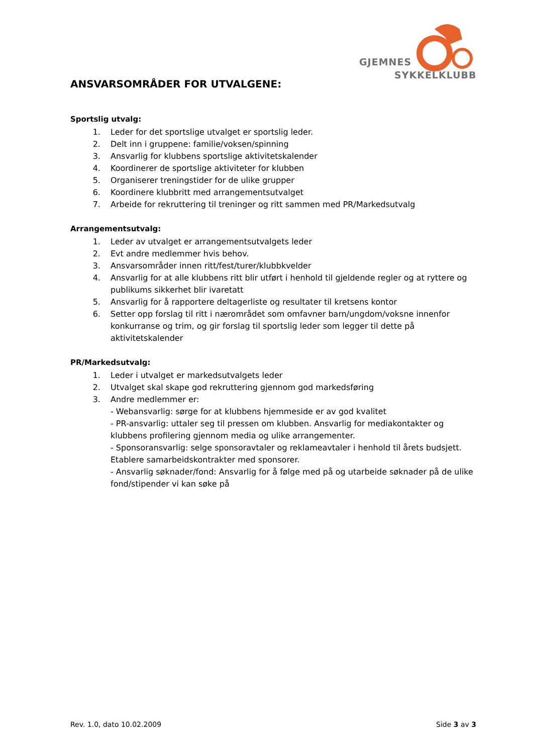GJEMNES
SYKKELKLUBB
ANSVARSOMRÅDER FOR UTVALGENE:
Sportslig utvalg:
1. Leder for det sportslige utvalget er sportslig leder.
2. Delt inn i gruppene: familie/voksen/spinning
3. Ansvarlig for klubbens sportslige aktivitetskalender
4. Koordinerer de sportslige aktiviteter for klubben
5. Organiserer treningstider for de ulike grupper
6. Koordinere klubbritt med arrangementsutvalget
7. Arbeide for rekruttering til treninger og ritt sammen med PR/Markedsutvalg
Arrangementsutvalg:
1. Leder av utvalget er arrangementsutvalgets leder
2. Evt andre medlemmer hvis behov.
3. Ansvarsområder innen ritt/fest/turer/klubbkvelder
4. Ansvarlig for at alle klubbens ritt blir utført i henhold til gjeldende regler og at ryttere og publikums sikkerhet blir ivaretatt
5. Ansvarlig for å rapportere deltagerliste og resultater til kretsens kontor
6. Setter opp forslag til ritt i nærområdet som omfavner barn/ungdom/voksne innenfor konkurranse og trim, og gir forslag til sportslig leder som legger til dette på aktivitetskalender
PR/Markedsutvalg:
1. Leder i utvalget er markedsutvalgets leder
2. Utvalget skal skape god rekruttering gjennom god markedsføring
3. Andre medlemmer er:
- Webansvarlig: sørge for at klubbens hjemmeside er av god kvalitet
- PR-ansvarlig: uttaler seg til pressen om klubben. Ansvarlig for mediakontakter og klubbens profilering gjennom media og ulike arrangementer.
- Sponsoransvarlig: selge sponsoravtaler og reklameavtaler i henhold til årets budsjett. Etablere samarbeidskontrakter med sponsorer.
- Ansvarlig søknader/fond: Ansvarlig for å følge med på og utarbeide søknader på de ulike fond/stipender vi kan søke på
Rev. 1.0, dato 10.02.2009 Side 3 av 3